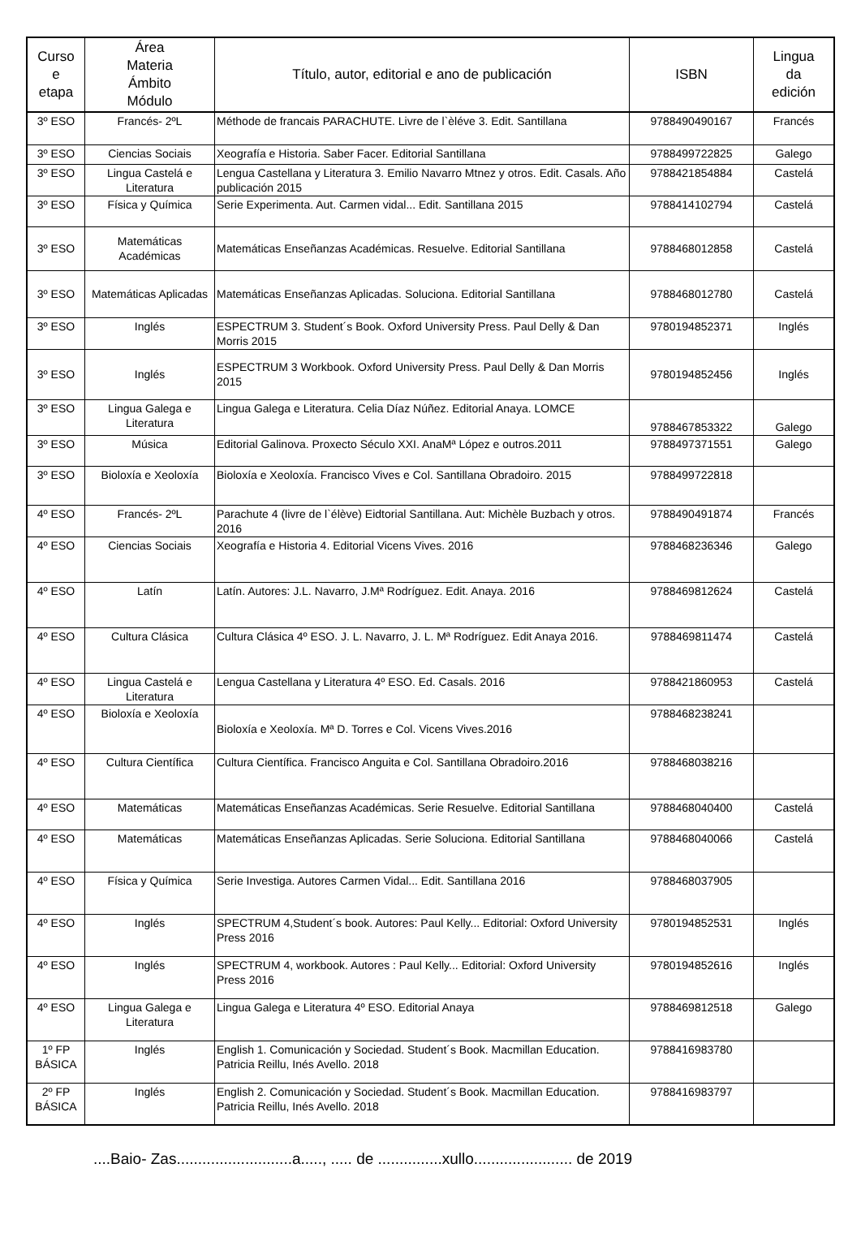| Curso e etapa | Área Materia Ámbito Módulo | Título, autor, editorial e ano de publicación | ISBN | Lingua da edición |
| --- | --- | --- | --- | --- |
| 3º ESO | Francés- 2ºL | Méthode de francais PARACHUTE. Livre de l`èléve 3. Edit. Santillana | 9788490490167 | Francés |
| 3º ESO | Ciencias Sociais | Xeografía e Historia. Saber Facer. Editorial Santillana | 9788499722825 | Galego |
| 3º ESO | Lingua Castelá e Literatura | Lengua Castellana y Literatura 3. Emilio Navarro Mtnez y otros. Edit. Casals. Año publicación 2015 | 9788421854884 | Castelá |
| 3º ESO | Física y Química | Serie Experimenta. Aut. Carmen vidal... Edit. Santillana 2015 | 9788414102794 | Castelá |
| 3º ESO | Matemáticas Académicas | Matemáticas Enseñanzas Académicas. Resuelve. Editorial Santillana | 9788468012858 | Castelá |
| 3º ESO | Matemáticas Aplicadas | Matemáticas Enseñanzas Aplicadas. Soluciona. Editorial Santillana | 9788468012780 | Castelá |
| 3º ESO | Inglés | ESPECTRUM 3. Student´s Book. Oxford University Press. Paul Delly & Dan Morris 2015 | 9780194852371 | Inglés |
| 3º ESO | Inglés | ESPECTRUM 3 Workbook. Oxford University Press. Paul Delly & Dan Morris 2015 | 9780194852456 | Inglés |
| 3º ESO | Lingua Galega e Literatura | Lingua Galega e Literatura. Celia Díaz Núñez. Editorial Anaya. LOMCE | 9788467853322 | Galego |
| 3º ESO | Música | Editorial Galinova. Proxecto Século XXI. AnaMª López e outros.2011 | 9788497371551 | Galego |
| 3º ESO | Bioloxía e Xeoloxía | Bioloxía e Xeoloxía. Francisco Vives e Col. Santillana Obradoiro. 2015 | 9788499722818 | |
| 4º ESO | Francés- 2ºL | Parachute 4 (livre de l`élève) Eidtorial Santillana. Aut: Michèle Buzbach y otros. 2016 | 9788490491874 | Francés |
| 4º ESO | Ciencias Sociais | Xeografía e Historia 4. Editorial Vicens Vives. 2016 | 9788468236346 | Galego |
| 4º ESO | Latín | Latín. Autores: J.L. Navarro, J.Mª Rodríguez. Edit. Anaya. 2016 | 9788469812624 | Castelá |
| 4º ESO | Cultura Clásica | Cultura Clásica 4º ESO. J. L. Navarro, J. L. Mª Rodríguez. Edit Anaya 2016. | 9788469811474 | Castelá |
| 4º ESO | Lingua Castelá e Literatura | Lengua Castellana y Literatura 4º ESO. Ed. Casals. 2016 | 9788421860953 | Castelá |
| 4º ESO | Bioloxía e Xeoloxía | Bioloxía e Xeoloxía. Mª D. Torres e Col. Vicens Vives.2016 | 9788468238241 | |
| 4º ESO | Cultura Científica | Cultura Científica. Francisco Anguita e Col. Santillana Obradoiro.2016 | 9788468038216 | |
| 4º ESO | Matemáticas | Matemáticas Enseñanzas Académicas. Serie Resuelve. Editorial Santillana | 9788468040400 | Castelá |
| 4º ESO | Matemáticas | Matemáticas Enseñanzas Aplicadas. Serie Soluciona. Editorial Santillana | 9788468040066 | Castelá |
| 4º ESO | Física y Química | Serie Investiga. Autores Carmen Vidal... Edit. Santillana 2016 | 9788468037905 | |
| 4º ESO | Inglés | SPECTRUM 4,Student´s book. Autores: Paul Kelly... Editorial: Oxford University Press 2016 | 9780194852531 | Inglés |
| 4º ESO | Inglés | SPECTRUM 4, workbook. Autores : Paul Kelly... Editorial: Oxford University Press 2016 | 9780194852616 | Inglés |
| 4º ESO | Lingua Galega e Literatura | Lingua Galega e Literatura 4º ESO. Editorial Anaya | 9788469812518 | Galego |
| 1º FP BÁSICA | Inglés | English 1. Comunicación y Sociedad. Student´s Book. Macmillan Education. Patricia Reillu, Inés Avello. 2018 | 9788416983780 | |
| 2º FP BÁSICA | Inglés | English 2. Comunicación y Sociedad. Student´s Book. Macmillan Education. Patricia Reillu, Inés Avello. 2018 | 9788416983797 | |
....Baio- Zas...........................a....., ..... de ...............xullo....................... de 2019